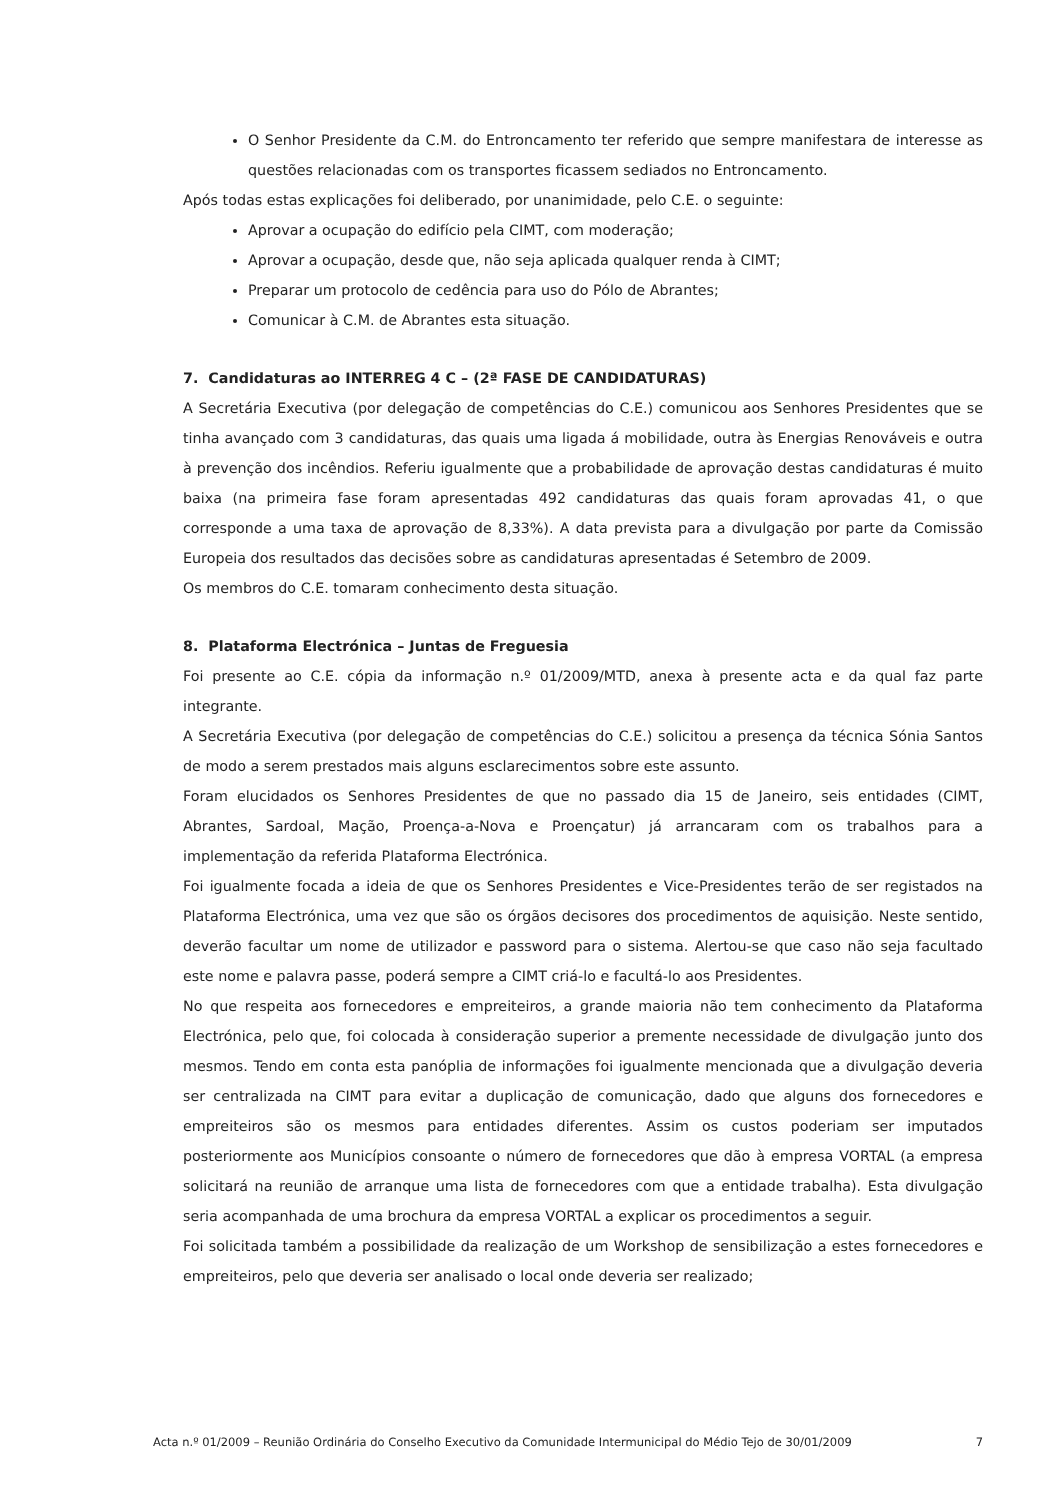O Senhor Presidente da C.M. do Entroncamento ter referido que sempre manifestara de interesse as questões relacionadas com os transportes ficassem sediados no Entroncamento.
Após todas estas explicações foi deliberado, por unanimidade, pelo C.E. o seguinte:
Aprovar a ocupação do edifício pela CIMT, com moderação;
Aprovar a ocupação, desde que, não seja aplicada qualquer renda à CIMT;
Preparar um protocolo de cedência para uso do Pólo de Abrantes;
Comunicar à C.M. de Abrantes esta situação.
7. Candidaturas ao INTERREG 4 C – (2ª FASE DE CANDIDATURAS)
A Secretária Executiva (por delegação de competências do C.E.) comunicou aos Senhores Presidentes que se tinha avançado com 3 candidaturas, das quais uma ligada á mobilidade, outra às Energias Renováveis e outra à prevenção dos incêndios. Referiu igualmente que a probabilidade de aprovação destas candidaturas é muito baixa (na primeira fase foram apresentadas 492 candidaturas das quais foram aprovadas 41, o que corresponde a uma taxa de aprovação de 8,33%). A data prevista para a divulgação por parte da Comissão Europeia dos resultados das decisões sobre as candidaturas apresentadas é Setembro de 2009.
Os membros do C.E. tomaram conhecimento desta situação.
8. Plataforma Electrónica – Juntas de Freguesia
Foi presente ao C.E. cópia da informação n.º 01/2009/MTD, anexa à presente acta e da qual faz parte integrante.
A Secretária Executiva (por delegação de competências do C.E.) solicitou a presença da técnica Sónia Santos de modo a serem prestados mais alguns esclarecimentos sobre este assunto.
Foram elucidados os Senhores Presidentes de que no passado dia 15 de Janeiro, seis entidades (CIMT, Abrantes, Sardoal, Mação, Proença-a-Nova e Proençatur) já arrancaram com os trabalhos para a implementação da referida Plataforma Electrónica.
Foi igualmente focada a ideia de que os Senhores Presidentes e Vice-Presidentes terão de ser registados na Plataforma Electrónica, uma vez que são os órgãos decisores dos procedimentos de aquisição. Neste sentido, deverão facultar um nome de utilizador e password para o sistema. Alertou-se que caso não seja facultado este nome e palavra passe, poderá sempre a CIMT criá-lo e facultá-lo aos Presidentes.
No que respeita aos fornecedores e empreiteiros, a grande maioria não tem conhecimento da Plataforma Electrónica, pelo que, foi colocada à consideração superior a premente necessidade de divulgação junto dos mesmos. Tendo em conta esta panóplia de informações foi igualmente mencionada que a divulgação deveria ser centralizada na CIMT para evitar a duplicação de comunicação, dado que alguns dos fornecedores e empreiteiros são os mesmos para entidades diferentes. Assim os custos poderiam ser imputados posteriormente aos Municípios consoante o número de fornecedores que dão à empresa VORTAL (a empresa solicitará na reunião de arranque uma lista de fornecedores com que a entidade trabalha). Esta divulgação seria acompanhada de uma brochura da empresa VORTAL a explicar os procedimentos a seguir.
Foi solicitada também a possibilidade da realização de um Workshop de sensibilização a estes fornecedores e empreiteiros, pelo que deveria ser analisado o local onde deveria ser realizado;
Acta n.º 01/2009 – Reunião Ordinária do Conselho Executivo da Comunidade Intermunicipal do Médio Tejo de 30/01/2009 7